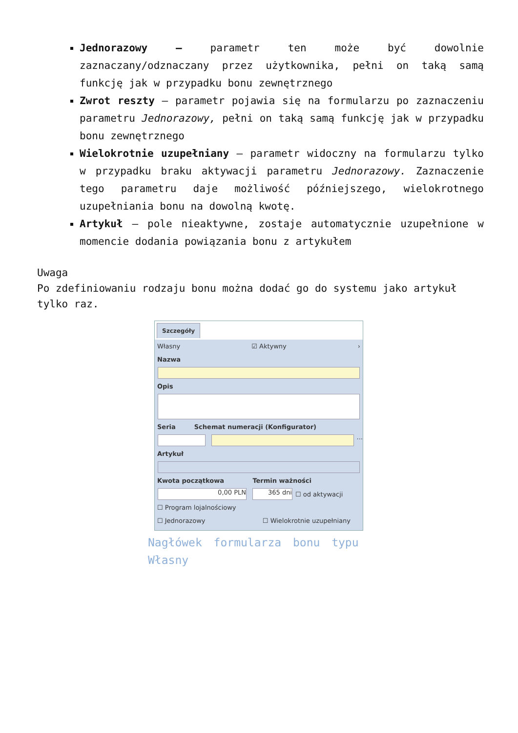Jednorazowy – parametr ten może być dowolnie zaznaczany/odznaczany przez użytkownika, pełni on taką samą funkcję jak w przypadku bonu zewnętrznego
Zwrot reszty – parametr pojawia się na formularzu po zaznaczeniu parametru Jednorazowy, pełni on taką samą funkcję jak w przypadku bonu zewnętrznego
Wielokrotnie uzupełniany – parametr widoczny na formularzu tylko w przypadku braku aktywacji parametru Jednorazowy. Zaznaczenie tego parametru daje możliwość późniejszego, wielokrotnego uzupełniania bonu na dowolną kwotę.
Artykuł – pole nieaktywne, zostaje automatycznie uzupełnione w momencie dodania powiązania bonu z artykułem
Uwaga
Po zdefiniowaniu rodzaju bonu można dodać go do systemu jako artykuł tylko raz.
Szczegóły
Własny ☑ Aktywny ›
Nazwa
Opis
Seria Schemat numeracji (Konfigurator)
...
Artykuł
Kwota początkowa Termin ważności
0,00 PLN 365 dni
☐ od aktywacji
☐ Program lojalnościowy
☐ Jednorazowy ☐ Wielokrotnie uzupełniany
Nagłówek formularza bonu typu Własny